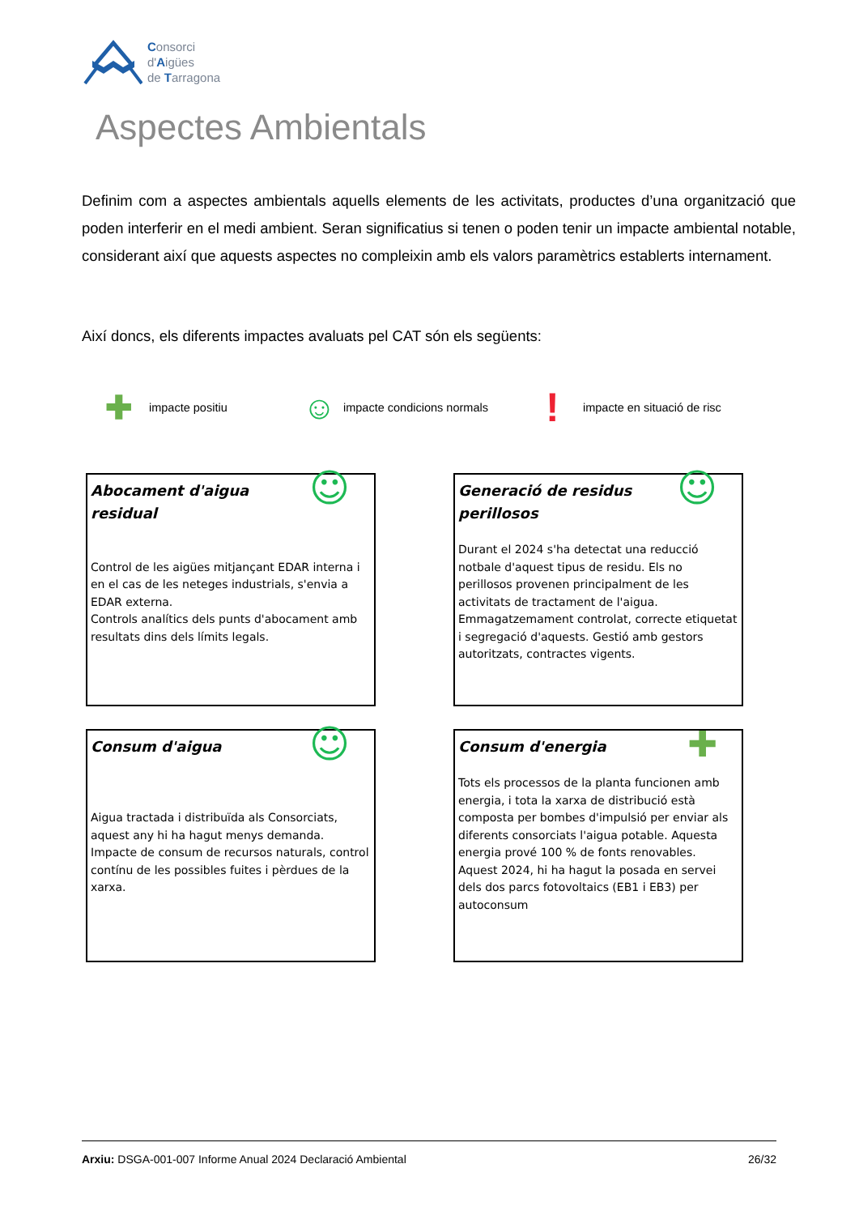Consorci
d'Aigües
de Tarragona
Aspectes Ambientals
Definim com a aspectes ambientals aquells elements de les activitats, productes d’una organització que poden interferir en el medi ambient. Seran significatius si tenen o poden tenir un impacte ambiental notable, considerant així que aquests aspectes no compleixin amb els valors paramètrics establerts internament.
Així doncs, els diferents impactes avaluats pel CAT són els següents:
✚ impacte positiu ☺ impacte condicions normals! impacte en situació de risc
☺
Abocament d'aigua residual
Control de les aigües mitjançant EDAR interna i en el cas de les neteges industrials, s'envia a EDAR externa.
Controls analítics dels punts d'abocament amb resultats dins dels límits legals.
☺
Generació de residus perillosos
Durant el 2024 s'ha detectat una reducció notbale d'aquest tipus de residu. Els no perillosos provenen principalment de les activitats de tractament de l'aigua.
Emmagatzemament controlat, correcte etiquetat i segregació d'aquests. Gestió amb gestors autoritzats, contractes vigents.
☺
Consum d'aigua
Aigua tractada i distribuïda als Consorciats, aquest any hi ha hagut menys demanda.
Impacte de consum de recursos naturals, control contínu de les possibles fuites i pèrdues de la xarxa.
✚
Consum d'energia
Tots els processos de la planta funcionen amb energia, i tota la xarxa de distribució està composta per bombes d'impulsió per enviar als diferents consorciats l'aigua potable. Aquesta energia prové 100 % de fonts renovables. Aquest 2024, hi ha hagut la posada en servei dels dos parcs fotovoltaics (EB1 i EB3) per autoconsum
Arxiu: DSGA-001-007 Informe Anual 2024 Declaració Ambiental 26/32